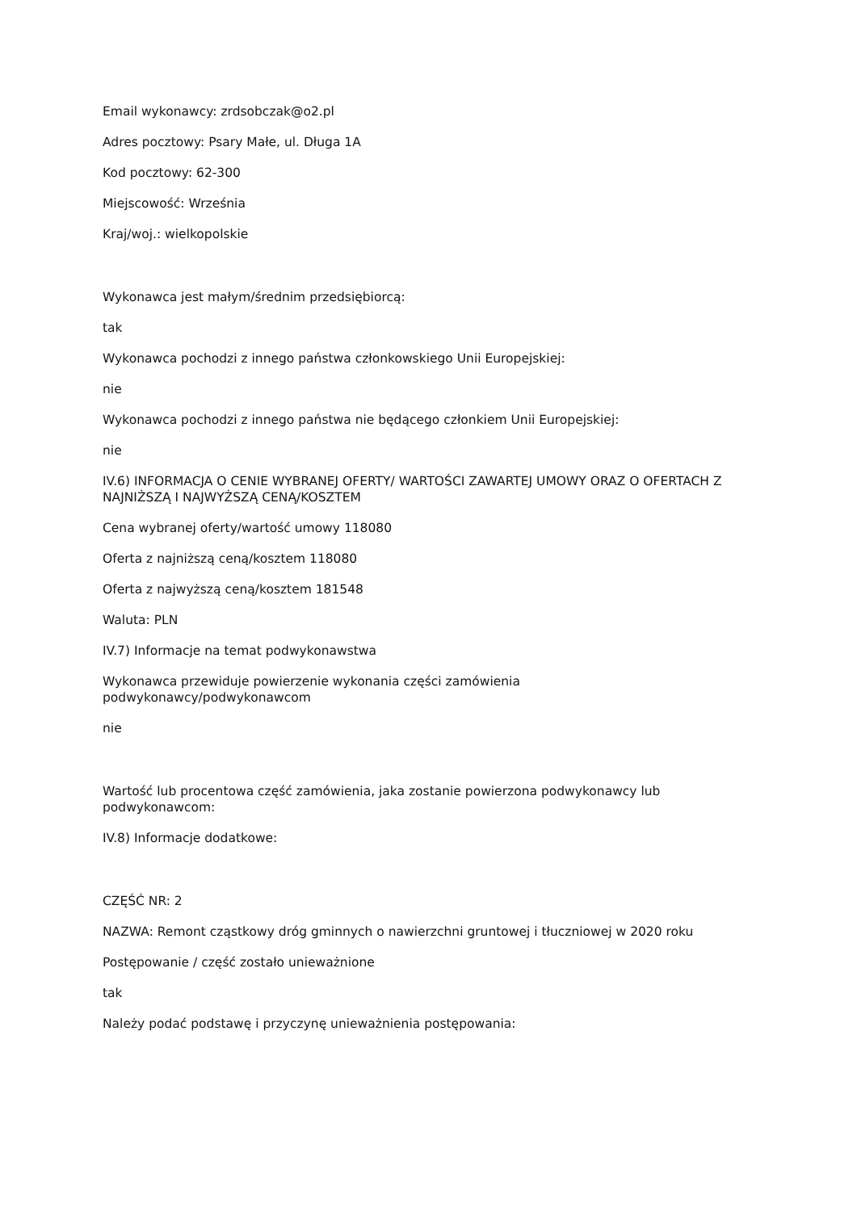Email wykonawcy: zrdsobczak@o2.pl
Adres pocztowy: Psary Małe, ul. Długa 1A
Kod pocztowy: 62-300
Miejscowość: Września
Kraj/woj.: wielkopolskie
Wykonawca jest małym/średnim przedsiębiorcą:
tak
Wykonawca pochodzi z innego państwa członkowskiego Unii Europejskiej:
nie
Wykonawca pochodzi z innego państwa nie będącego członkiem Unii Europejskiej:
nie
IV.6) INFORMACJA O CENIE WYBRANEJ OFERTY/ WARTOŚCI ZAWARTEJ UMOWY ORAZ O OFERTACH Z NAJNIŻSZĄ I NAJWYŻSZĄ CENĄ/KOSZTEM
Cena wybranej oferty/wartość umowy 118080
Oferta z najniższą ceną/kosztem 118080
Oferta z najwyższą ceną/kosztem 181548
Waluta: PLN
IV.7) Informacje na temat podwykonawstwa
Wykonawca przewiduje powierzenie wykonania części zamówienia
podwykonawcy/podwykonawcom
nie
Wartość lub procentowa część zamówienia, jaka zostanie powierzona podwykonawcy lub podwykonawcom:
IV.8) Informacje dodatkowe:
CZĘŚĆ NR: 2
NAZWA: Remont cząstkowy dróg gminnych o nawierzchni gruntowej i tłuczniowej w 2020 roku
Postępowanie / część zostało unieważnione
tak
Należy podać podstawę i przyczynę unieważnienia postępowania: